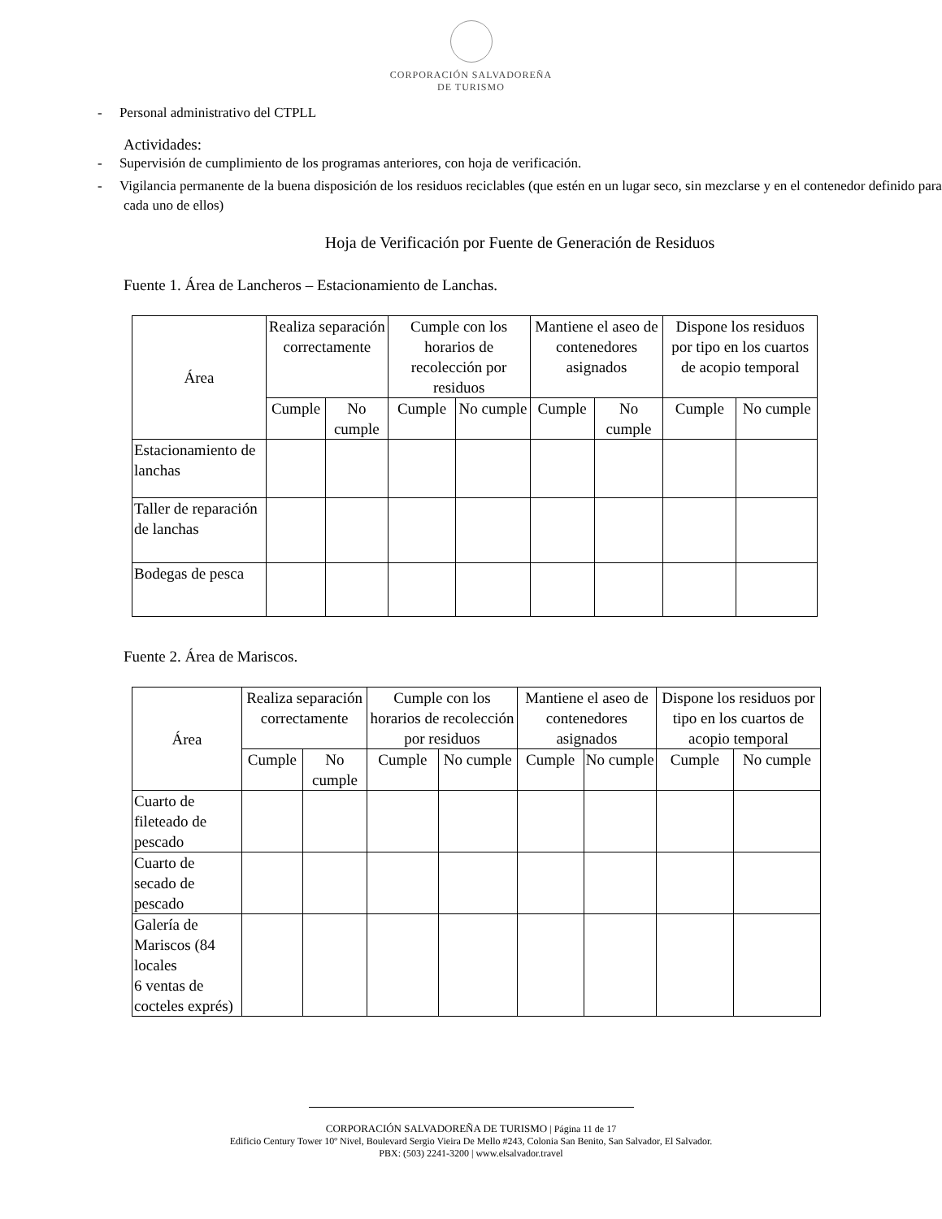CORPORACIÓN SALVADOREÑA
DE TURISMO
- Personal administrativo del CTPLL
Actividades:
- Supervisión de cumplimiento de los programas anteriores, con hoja de verificación.
- Vigilancia permanente de la buena disposición de los residuos reciclables (que estén en un lugar seco, sin mezclarse y en el contenedor definido para cada uno de ellos)
Hoja de Verificación por Fuente de Generación de Residuos
Fuente 1. Área de Lancheros – Estacionamiento de Lanchas.
| Área | Realiza separación correctamente | | Cumple con los horarios de recolección por residuos | | Mantiene el aseo de contenedores asignados | | Dispone los residuos por tipo en los cuartos de acopio temporal | |
| --- | --- | --- | --- | --- | --- | --- | --- | --- |
| | Cumple | No cumple | Cumple | No cumple | Cumple | No cumple | Cumple | No cumple |
| Estacionamiento de lanchas | | | | | | | | |
| Taller de reparación de lanchas | | | | | | | | |
| Bodegas de pesca | | | | | | | | |
Fuente 2. Área de Mariscos.
| Área | Realiza separación correctamente | | Cumple con los horarios de recolección por residuos | | Mantiene el aseo de contenedores asignados | | Dispone los residuos por tipo en los cuartos de acopio temporal | |
| --- | --- | --- | --- | --- | --- | --- | --- | --- |
| | Cumple | No cumple | Cumple | No cumple | Cumple | No cumple | Cumple | No cumple |
| Cuarto de fileteado de pescado | | | | | | | | |
| Cuarto de secado de pescado | | | | | | | | |
| Galería de Mariscos (84 locales 6 ventas de cocteles exprés) | | | | | | | | |
CORPORACIÓN SALVADOREÑA DE TURISMO | Página 11 de 17
Edificio Century Tower 10º Nivel, Boulevard Sergio Vieira De Mello #243, Colonia San Benito, San Salvador, El Salvador.
PBX: (503) 2241-3200 | www.elsalvador.travel